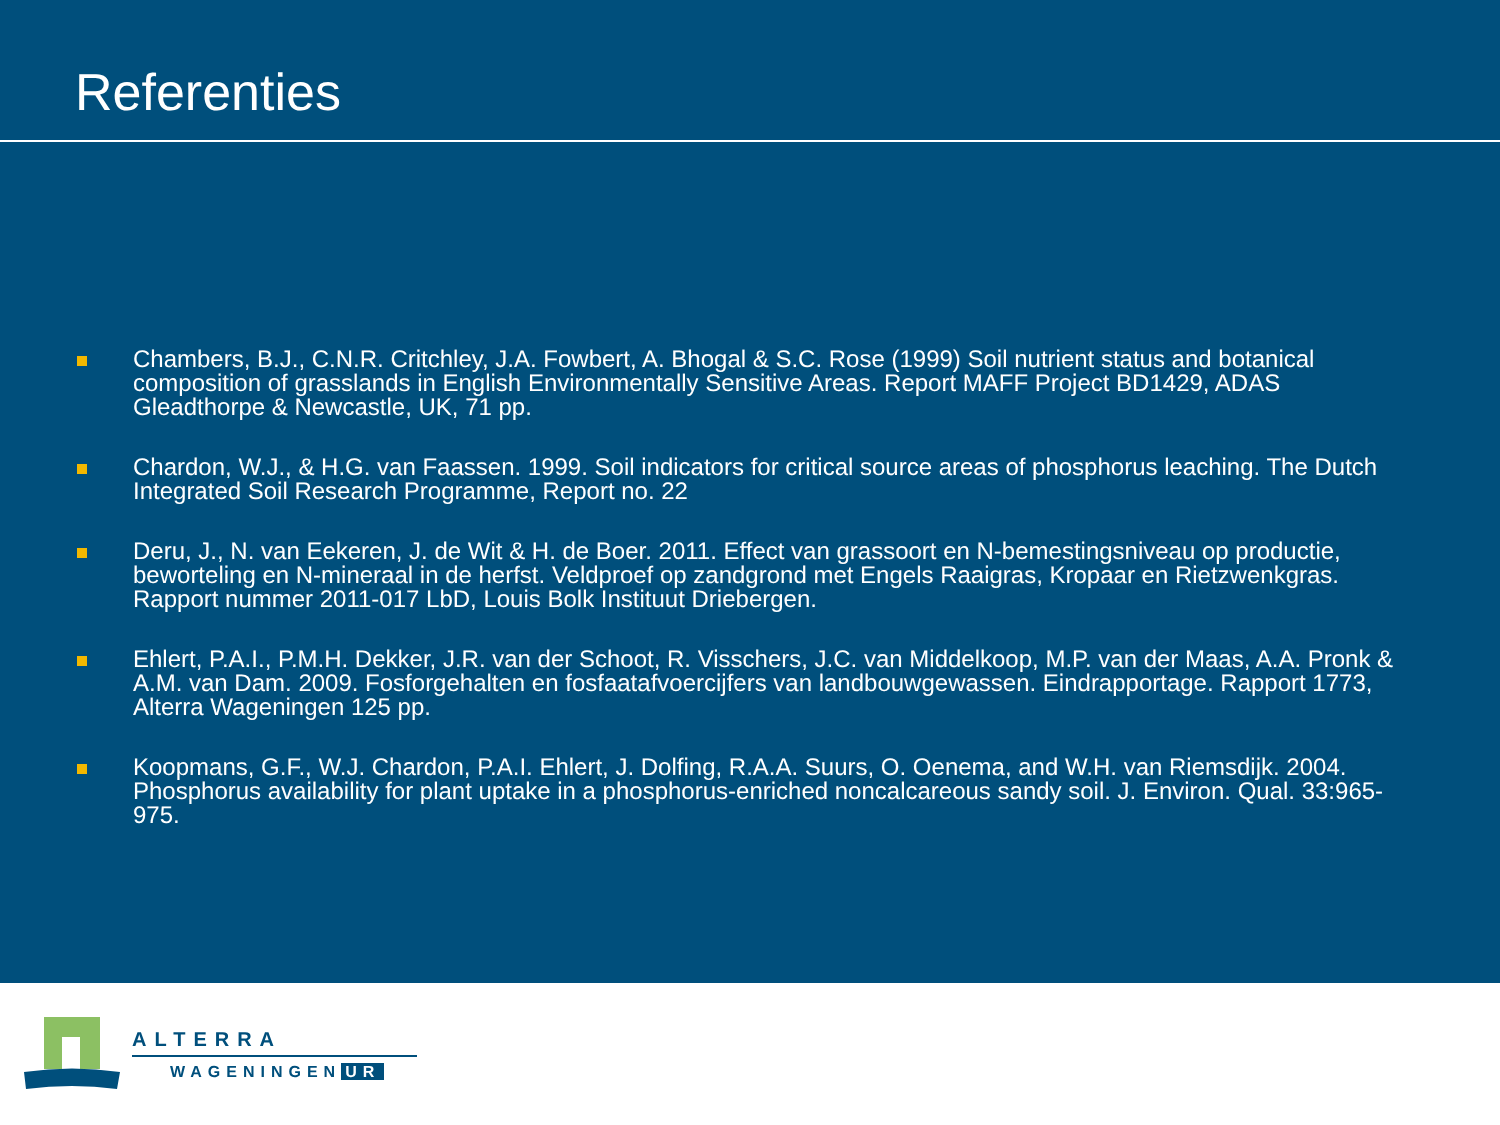Referenties
Chambers, B.J., C.N.R. Critchley, J.A. Fowbert, A. Bhogal & S.C. Rose (1999) Soil nutrient status and botanical composition of grasslands in English Environmentally Sensitive Areas. Report MAFF Project BD1429, ADAS Gleadthorpe & Newcastle, UK, 71 pp.
Chardon, W.J., & H.G. van Faassen. 1999. Soil indicators for critical source areas of phosphorus leaching. The Dutch Integrated Soil Research Programme, Report no. 22
Deru, J., N. van Eekeren, J. de Wit & H. de Boer. 2011. Effect van grassoort en N-bemestingsniveau op productie, beworteling en N-mineraal in de herfst. Veldproef op zandgrond met Engels Raaigras, Kropaar en Rietzwenkgras. Rapport nummer 2011-017 LbD, Louis Bolk Instituut Driebergen.
Ehlert, P.A.I., P.M.H. Dekker, J.R. van der Schoot, R. Visschers, J.C. van Middelkoop, M.P. van der Maas, A.A. Pronk & A.M. van Dam. 2009. Fosforgehalten en fosfaatafvoercijfers van landbouwgewassen. Eindrapportage. Rapport 1773, Alterra Wageningen 125 pp.
Koopmans, G.F., W.J. Chardon, P.A.I. Ehlert, J. Dolfing, R.A.A. Suurs, O. Oenema, and W.H. van Riemsdijk. 2004. Phosphorus availability for plant uptake in a phosphorus-enriched noncalcareous sandy soil. J. Environ. Qual. 33:965-975.
ALTERRA
WAGENINGEN UR